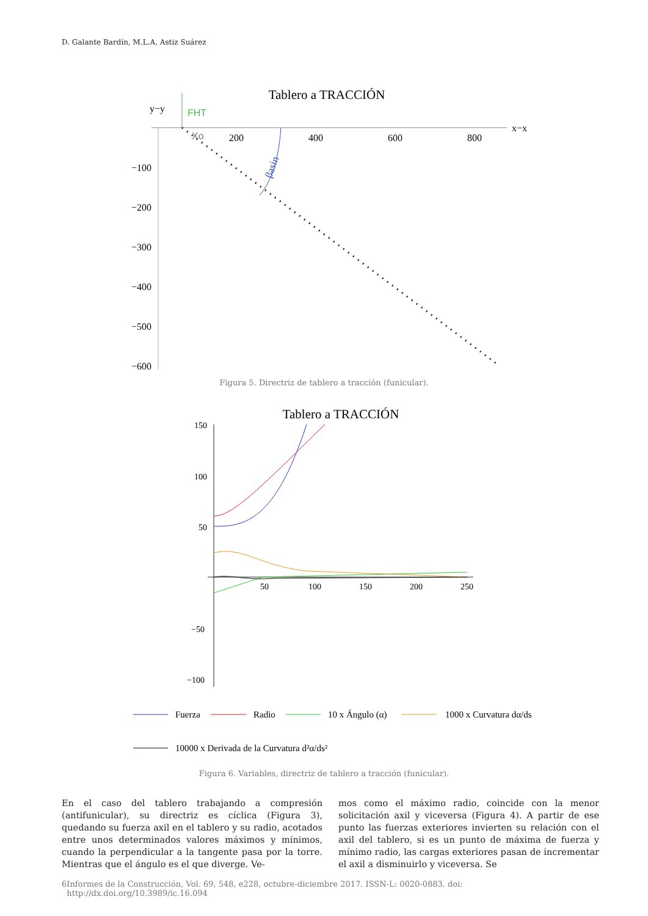D. Galante Bardín, M.L.A. Astiz Suárez
Tablero a TRACCIÓN
y−y
x−x
FHT
Xo
200
400
600
800
−100
−200
−300
−400
−500
−600
βasin
Figura 5. Directriz de tablero a tracción (funicular).
Tablero a TRACCIÓN
150
100
50
−50
−100
50
100
150
200
250
Fuerza
Radio
10 x Ángulo (α)
1000 x Curvatura dα/ds
10000 x Derivada de la Curvatura d²α/ds²
Figura 6. Variables, directriz de tablero a tracción (funicular).
En el caso del tablero trabajando a compresión (antifunicular), su directriz es cíclica (Figura 3), quedando su fuerza axil en el tablero y su radio, acotados entre unos determinados valores máximos y mínimos, cuando la perpendicular a la tangente pasa por la torre. Mientras que el ángulo es el que diverge. Ve-
mos como el máximo radio, coincide con la menor solicitación axil y viceversa (Figura 4). A partir de ese punto las fuerzas exteriores invierten su relación con el axil del tablero, si es un punto de máxima de fuerza y mínimo radio, las cargas exterio­res pasan de incrementar el axil a disminuirlo y viceversa. Se
6 Informes de la Construcción, Vol. 69, 548, e228, octubre-diciembre 2017. ISSN-L: 0020-0883. doi: http://dx.doi.org/10.3989/ic.16.094